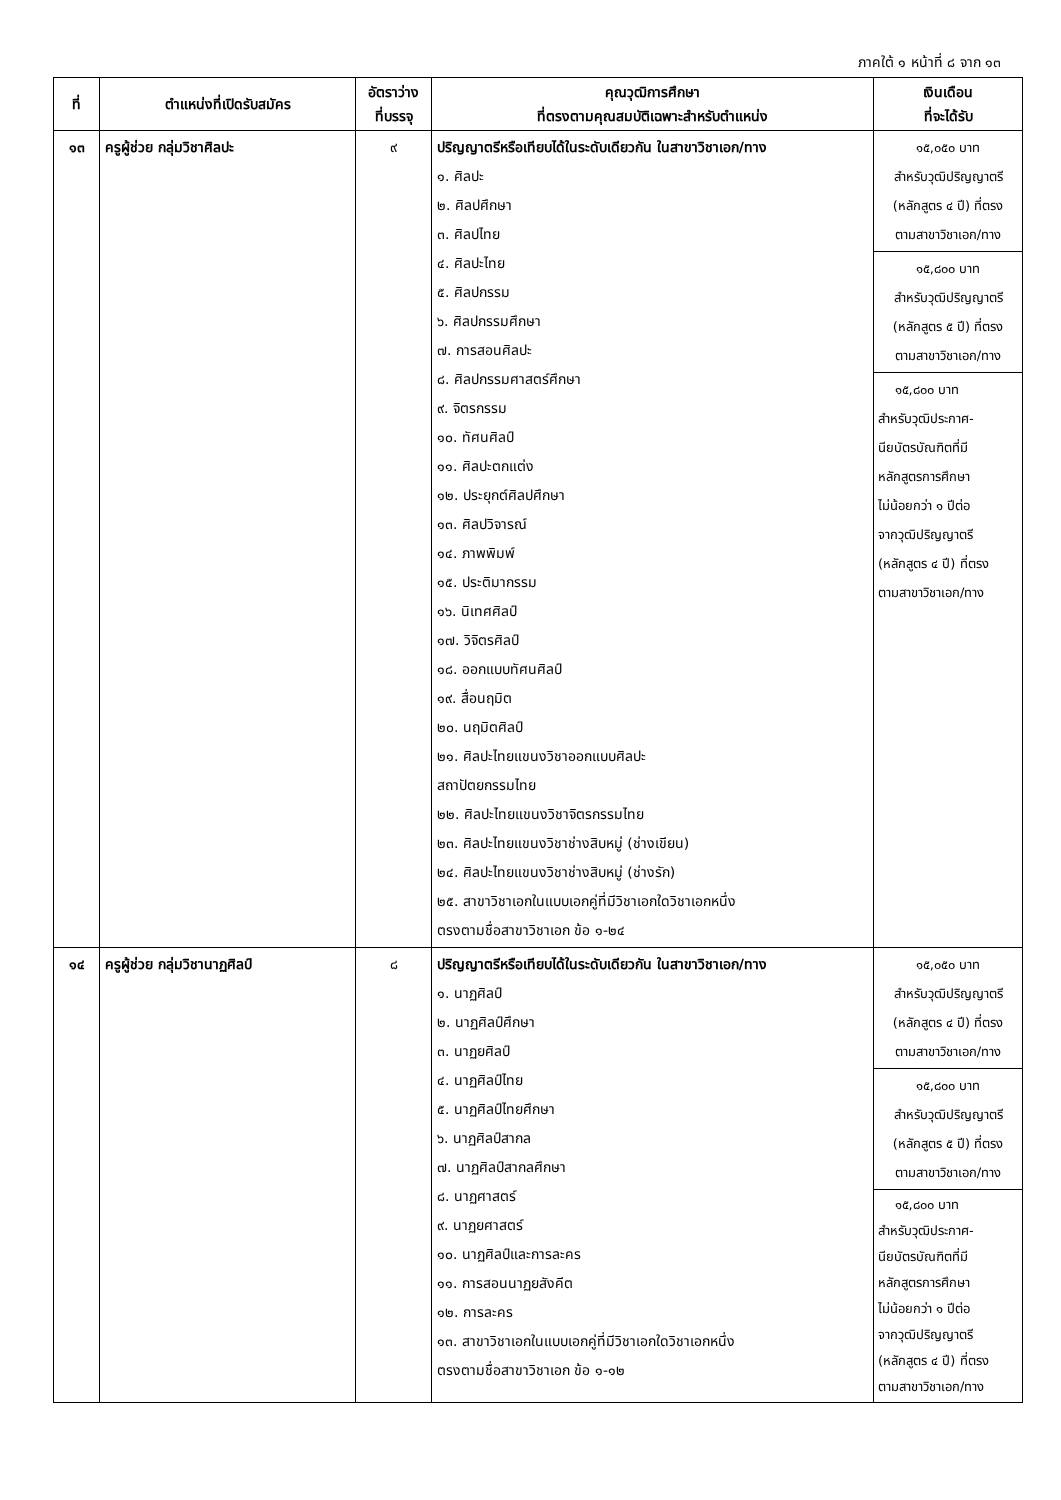ภาคใต้ ๑ หน้าที่ ๘ จาก ๑๓
| ที่ | ตำแหน่งที่เปิดรับสมัคร | อัตราว่าง ที่บรรจุ | คุณวุฒิการศึกษา ที่ตรงตามคุณสมบัติเฉพาะสำหรับตำแหน่ง | เงินเดือน ที่จะได้รับ |
| --- | --- | --- | --- | --- |
| ๑๓ | ครูผู้ช่วย กลุ่มวิชาศิลปะ | ๙ | ปริญญาตรีหรือเทียบได้ในระดับเดียวกัน ในสาขาวิชาเอก/ทาง ๑. ศิลปะ ๒. ศิลปศึกษา ๓. ศิลปไทย ๔. ศิลปะไทย ๕. ศิลปกรรม ๖. ศิลปกรรมศึกษา ๗. การสอนศิลปะ ๘. ศิลปกรรมศาสตร์ศึกษา ๙. จิตรกรรม ๑๐. ทัศนศิลป์ ๑๑. ศิลปะตกแต่ง ๑๒. ประยุกต์ศิลปศึกษา ๑๓. ศิลปวิจารณ์ ๑๔. ภาพพิมพ์ ๑๕. ประติมากรรม ๑๖. นิเทศศิลป์ ๑๗. วิจิตรศิลป์ ๑๘. ออกแบบทัศนศิลป์ ๑๙. สื่อนฤมิต ๒๐. นฤมิตศิลป์ ๒๑. ศิลปะไทยแขนงวิชาออกแบบศิลปะ สถาปัตยกรรมไทย ๒๒. ศิลปะไทยแขนงวิชาจิตรกรรมไทย ๒๓. ศิลปะไทยแขนงวิชาช่างสิบหมู่ (ช่างเขียน) ๒๔. ศิลปะไทยแขนงวิชาช่างสิบหมู่ (ช่างรัก) ๒๕. สาขาวิชาเอกในแบบเอกคู่ที่มีวิชาเอกใดวิชาเอกหนึ่ง ตรงตามชื่อสาขาวิชาเอก ข้อ ๑-๒๔ | ๑๕,๐๕๐ บาท สำหรับวุฒิปริญญาตรี (หลักสูตร ๔ ปี) ที่ตรง ตามสาขาวิชาเอก/ทาง ๑๕,๘๐๐ บาท สำหรับวุฒิปริญญาตรี (หลักสูตร ๕ ปี) ที่ตรง ตามสาขาวิชาเอก/ทาง ๑๕,๘๐๐ บาท สำหรับวุฒิประกาศ- นียบัตรบัณฑิตที่มี หลักสูตรการศึกษา ไม่น้อยกว่า ๑ ปีต่อ จากวุฒิปริญญาตรี (หลักสูตร ๔ ปี) ที่ตรง ตามสาขาวิชาเอก/ทาง |
| ๑๔ | ครูผู้ช่วย กลุ่มวิชานาฏศิลป์ | ๘ | ปริญญาตรีหรือเทียบได้ในระดับเดียวกัน ในสาขาวิชาเอก/ทาง ๑. นาฏศิลป์ ๒. นาฏศิลป์ศึกษา ๓. นาฏยศิลป์ ๔. นาฏศิลป์ไทย ๕. นาฏศิลป์ไทยศึกษา ๖. นาฏศิลป์สากล ๗. นาฏศิลป์สากลศึกษา ๘. นาฏศาสตร์ ๙. นาฏยศาสตร์ ๑๐. นาฏศิลป์และการละคร ๑๑. การสอนนาฏยสังคีต ๑๒. การละคร ๑๓. สาขาวิชาเอกในแบบเอกคู่ที่มีวิชาเอกใดวิชาเอกหนึ่ง ตรงตามชื่อสาขาวิชาเอก ข้อ ๑-๑๒ | ๑๕,๐๕๐ บาท สำหรับวุฒิปริญญาตรี (หลักสูตร ๔ ปี) ที่ตรง ตามสาขาวิชาเอก/ทาง ๑๕,๘๐๐ บาท สำหรับวุฒิปริญญาตรี (หลักสูตร ๕ ปี) ที่ตรง ตามสาขาวิชาเอก/ทาง ๑๕,๘๐๐ บาท สำหรับวุฒิประกาศ- นียบัตรบัณฑิตที่มี หลักสูตรการศึกษา ไม่น้อยกว่า ๑ ปีต่อ จากวุฒิปริญญาตรี (หลักสูตร ๔ ปี) ที่ตรง ตามสาขาวิชาเอก/ทาง |